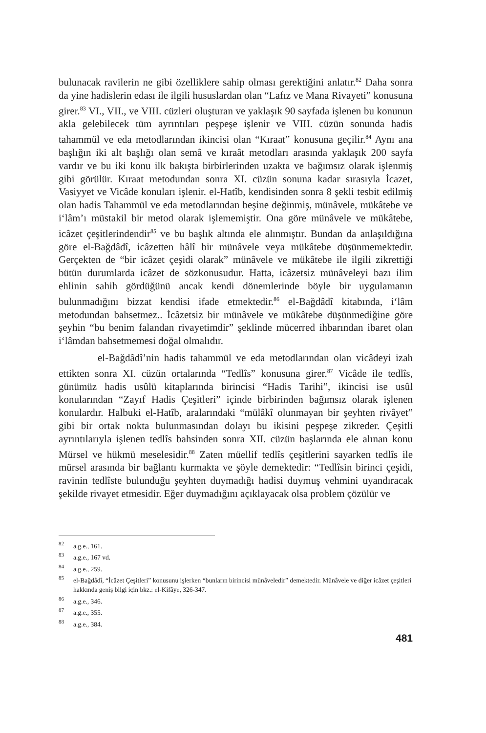bulunacak ravilerin ne gibi özelliklere sahip olması gerektiğini anlatır.<sup>82</sup> Daha sonra da yine hadislerin edası ile ilgili hususlardan olan “Lafız ve Mana Rivayeti” konusuna girer.<sup>83</sup> VI., VII., ve VIII. cüzleri oluşturan ve yaklaşık 90 sayfada işlenen bu konunun akla gelebilecek tüm ayrıntıları peşpeşe işlenir ve VIII. cüzün sonunda hadis tahammül ve eda metodlarından ikincisi olan “Kıraat” konusuna geçilir.<sup>84</sup> Aynı ana başlığın iki alt başlığı olan semâ ve kıraât metodları arasında yaklaşık 200 sayfa vardır ve bu iki konu ilk bakışta birbirlerinden uzakta ve bağımsız olarak işlenmiş gibi görülür. Kıraat metodundan sonra XI. cüzün sonuna kadar sırasıyla İcazet, Vasiyyet ve Vicâde konuları işlenir. el-Hatîb, kendisinden sonra 8 şekli tesbit edilmiş olan hadis Tahammül ve eda metodlarından beşine değinmiş, münâvele, mükâtebe ve i‘lâm’ı müstakil bir metod olarak işlememiştir. Ona göre münâvele ve mükâtebe, icâzet çeşitlerindendir<sup>85</sup> ve bu başlık altında ele alınmıştır. Bundan da anlaşıldığına göre el-Bağdâdî, icâzetten hâlî bir münâvele veya mükâtebe düşünmemektedir. Gerçekten de “bir icâzet çeşidi olarak” münâvele ve mükâtebe ile ilgili zikrettiği bütün durumlarda icâzet de sözkonusudur. Hatta, icâzetsiz münâveleyi bazı ilim ehlinin sahih gördüğünü ancak kendi dönemlerinde böyle bir uygulamanın bulunmadığını bizzat kendisi ifade etmektedir.<sup>86</sup> el-Bağdâdî kitabında, i‘lâm metodundan bahsetmez.. İcâzetsiz bir münâvele ve mükâtebe düşünmediğine göre şeyhin “bu benim falandan rivayetimdir” şeklinde mücerred ihbarından ibaret olan i‘lâmdan bahsetmemesi doğal olmalıdır.
el-Bağdâdî’nin hadis tahammül ve eda metodlarından olan vicâdeyi izah ettikten sonra XI. cüzün ortalarında “Tedlîs” konusuna girer.<sup>87</sup> Vicâde ile tedlîs, günümüz hadis usûlü kitaplarında birincisi “Hadis Tarihi”, ikincisi ise usûl konularından “Zayıf Hadis Çeşitleri” içinde birbirinden bağımsız olarak işlenen konulardır. Halbuki el-Hatîb, aralarındaki “mülâkî olunmayan bir şeyhten rivâyet” gibi bir ortak nokta bulunmasından dolayı bu ikisini peşpeşe zikreder. Çeşitli ayrıntılarıyla işlenen tedlîs bahsinden sonra XII. cüzün başlarında ele alınan konu Mürsel ve hükmü meselesidir.<sup>88</sup> Zaten müellif tedlîs çeşitlerini sayarken tedlîs ile mürsel arasında bir bağlantı kurmakta ve şöyle demektedir: “Tedlîsin birinci çeşidi, ravinin tedlîste bulunduğu şeyhten duymadığı hadisi duymuş vehmini uyandıracak şekilde rivayet etmesidir. Eğer duymadığını açıklayacak olsa problem çözülür ve
<sup>82</sup> a.g.e., 161.
<sup>83</sup> a.g.e., 167 vd.
<sup>84</sup> a.g.e., 259.
<sup>85</sup> el-Bağdâdî, “İcâzet Çeşitleri” konusunu işlerken “bunların birincisi münâveledir” demektedir. Münâvele ve diğer icâzet çeşitleri hakkında geniş bilgi için bkz.: el-Kifâye, 326-347.
<sup>86</sup> a.g.e., 346.
<sup>87</sup> a.g.e., 355.
<sup>88</sup> a.g.e., 384.
481